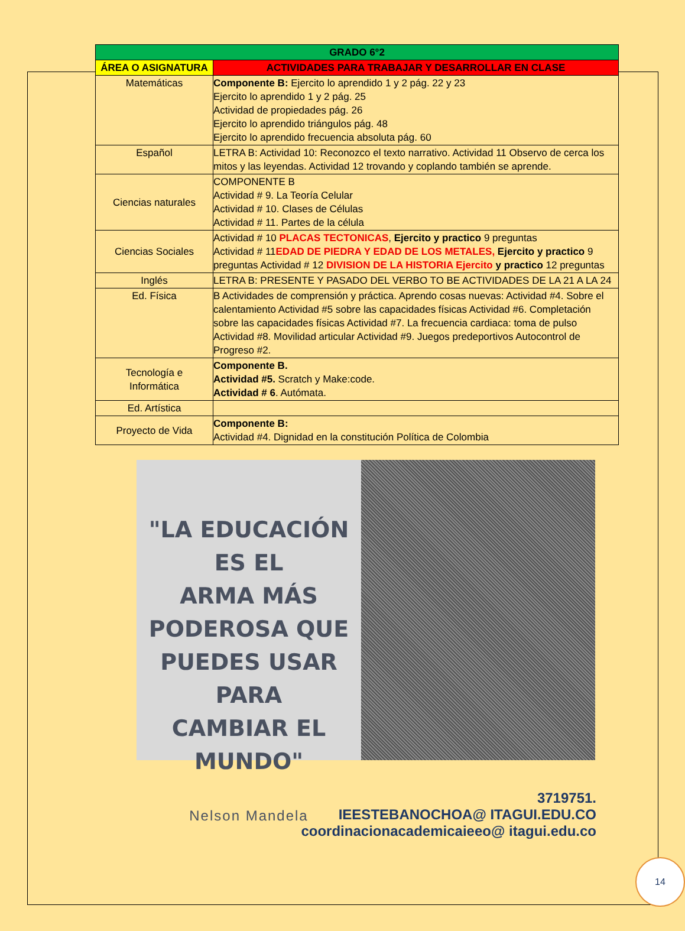| GRADO 6°2 | |
| --- | --- |
| ÁREA O ASIGNATURA | ACTIVIDADES PARA TRABAJAR Y DESARROLLAR EN CLASE |
| Matemáticas | Componente B: Ejercito lo aprendido 1 y 2 pág. 22 y 23 Ejercito lo aprendido 1 y 2 pág. 25 Actividad de propiedades pág. 26 Ejercito lo aprendido triángulos pág. 48 Ejercito lo aprendido frecuencia absoluta pág. 60 |
| Español | LETRA B: Actividad 10: Reconozco el texto narrativo. Actividad 11 Observo de cerca los mitos y las leyendas. Actividad 12 trovando y coplando también se aprende. |
| Ciencias naturales | COMPONENTE B Actividad # 9. La Teoría Celular Actividad # 10. Clases de Células Actividad # 11. Partes de la célula |
| Ciencias Sociales | Actividad # 10 PLACAS TECTONICAS , Ejercito y practico 9 preguntas Actividad # 11 EDAD DE PIEDRA Y EDAD DE LOS METALES, Ejercito y practico 9 preguntas Actividad # 12 DIVISION DE LA HISTORIA Ejercito y practico 12 preguntas |
| Inglés | LETRA B: PRESENTE Y PASADO DEL VERBO TO BE ACTIVIDADES DE LA 21 A LA 24 |
| Ed. Física | B Actividades de comprensión y práctica. Aprendo cosas nuevas: Actividad #4. Sobre el calentamiento Actividad #5 sobre las capacidades físicas Actividad #6. Completación sobre las capacidades físicas Actividad #7. La frecuencia cardiaca: toma de pulso Actividad #8. Movilidad articular Actividad #9. Juegos predeportivos Autocontrol de Progreso #2. |
| Tecnología e Informática | Componente B. Actividad #5. Scratch y Make:code. Actividad # 6 . Autómata. |
| Ed. Artística | |
| Proyecto de Vida | Componente B: Actividad #4. Dignidad en la constitución Política de Colombia |
"LA EDUCACIÓN ES EL
ARMA MÁS
PODEROSA QUE
PUEDES USAR PARA
CAMBIAR EL MUNDO"
Nelson Mandela
3719751.
IEESTEBANOCHOA@ ITAGUI.EDU.CO
coordinacionacademicaieeo@ itagui.edu.co
14